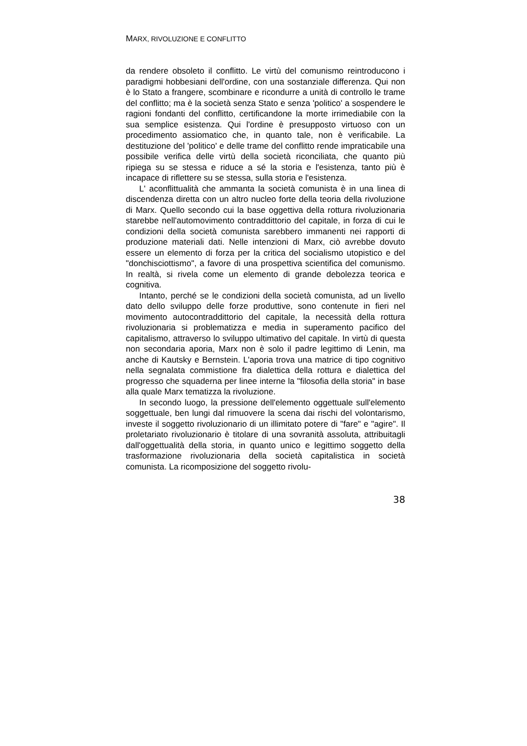MARX, RIVOLUZIONE E CONFLITTO
da rendere obsoleto il conflitto. Le virtù del comunismo reintroducono i paradigmi hobbesiani dell'ordine, con una sostanziale differenza. Qui non è lo Stato a frangere, scombinare e ricondurre a unità di controllo le trame del conflitto; ma è la società senza Stato e senza 'politico' a sospendere le ragioni fondanti del conflitto, certificandone la morte irrimediabile con la sua semplice esistenza. Qui l'ordine è presupposto virtuoso con un procedimento assiomatico che, in quanto tale, non è verificabile. La destituzione del 'politico' e delle trame del conflitto rende impraticabile una possibile verifica delle virtù della società riconciliata, che quanto più ripiega su se stessa e riduce a sé la storia e l'esistenza, tanto più è incapace di riflettere su se stessa, sulla storia e l'esistenza.
L' aconflittualità che ammanta la società comunista è in una linea di discendenza diretta con un altro nucleo forte della teoria della rivoluzione di Marx. Quello secondo cui la base oggettiva della rottura rivoluzionaria starebbe nell'automovimento contraddittorio del capitale, in forza di cui le condizioni della società comunista sarebbero immanenti nei rapporti di produzione materiali dati. Nelle intenzioni di Marx, ciò avrebbe dovuto essere un elemento di forza per la critica del socialismo utopistico e del "donchisciottismo", a favore di una prospettiva scientifica del comunismo. In realtà, si rivela come un elemento di grande debolezza teorica e cognitiva.
Intanto, perché se le condizioni della società comunista, ad un livello dato dello sviluppo delle forze produttive, sono contenute in fieri nel movimento autocontraddittorio del capitale, la necessità della rottura rivoluzionaria si problematizza e media in superamento pacifico del capitalismo, attraverso lo sviluppo ultimativo del capitale. In virtù di questa non secondaria aporia, Marx non è solo il padre legittimo di Lenin, ma anche di Kautsky e Bernstein. L'aporia trova una matrice di tipo cognitivo nella segnalata commistione fra dialettica della rottura e dialettica del progresso che squaderna per linee interne la "filosofia della storia" in base alla quale Marx tematizza la rivoluzione.
In secondo luogo, la pressione dell'elemento oggettuale sull'elemento soggettuale, ben lungi dal rimuovere la scena dai rischi del volontarismo, investe il soggetto rivoluzionario di un illimitato potere di "fare" e "agire". Il proletariato rivoluzionario è titolare di una sovranità assoluta, attribuitagli dall'oggettualità della storia, in quanto unico e legittimo soggetto della trasformazione rivoluzionaria della società capitalistica in società comunista. La ricomposizione del soggetto rivolu-
38